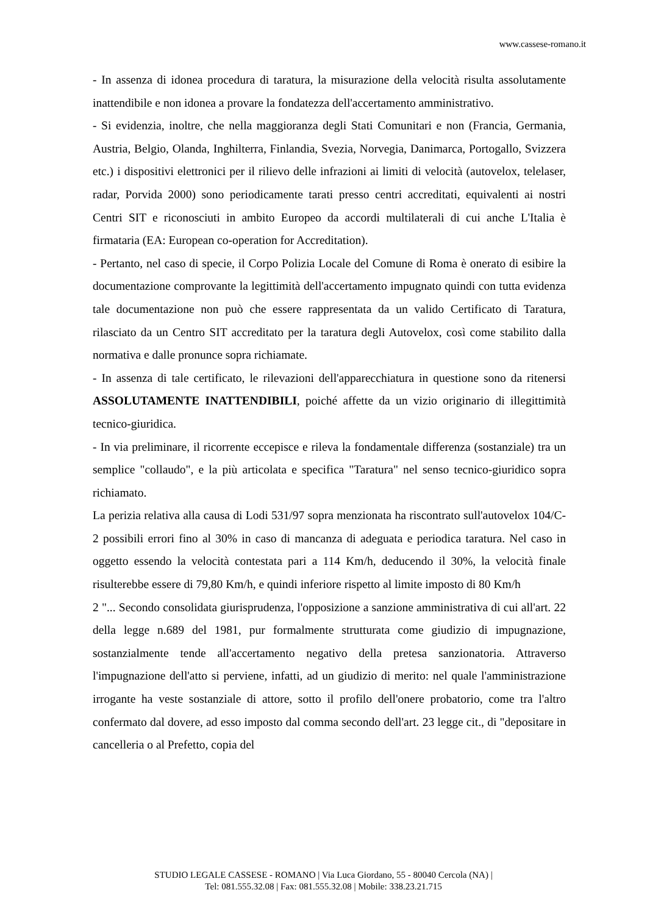www.cassese-romano.it
- In assenza di idonea procedura di taratura, la misurazione della velocità risulta assolutamente inattendibile e non idonea a provare la fondatezza dell'accertamento amministrativo.
- Si evidenzia, inoltre, che nella maggioranza degli Stati Comunitari e non (Francia, Germania, Austria, Belgio, Olanda, Inghilterra, Finlandia, Svezia, Norvegia, Danimarca, Portogallo, Svizzera etc.) i dispositivi elettronici per il rilievo delle infrazioni ai limiti di velocità (autovelox, telelaser, radar, Porvida 2000) sono periodicamente tarati presso centri accreditati, equivalenti ai nostri Centri SIT e riconosciuti in ambito Europeo da accordi multilaterali di cui anche L'Italia è firmataria (EA: European co-operation for Accreditation).
- Pertanto, nel caso di specie, il Corpo Polizia Locale del Comune di Roma è onerato di esibire la documentazione comprovante la legittimità dell'accertamento impugnato quindi con tutta evidenza tale documentazione non può che essere rappresentata da un valido Certificato di Taratura, rilasciato da un Centro SIT accreditato per la taratura degli Autovelox, così come stabilito dalla normativa e dalle pronunce sopra richiamate.
- In assenza di tale certificato, le rilevazioni dell'apparecchiatura in questione sono da ritenersi ASSOLUTAMENTE INATTENDIBILI, poiché affette da un vizio originario di illegittimità tecnico-giuridica.
- In via preliminare, il ricorrente eccepisce e rileva la fondamentale differenza (sostanziale) tra un semplice "collaudo", e la più articolata e specifica "Taratura" nel senso tecnico-giuridico sopra richiamato.
La perizia relativa alla causa di Lodi 531/97 sopra menzionata ha riscontrato sull'autovelox 104/C-2 possibili errori fino al 30% in caso di mancanza di adeguata e periodica taratura. Nel caso in oggetto essendo la velocità contestata pari a 114 Km/h, deducendo il 30%, la velocità finale risulterebbe essere di 79,80 Km/h, e quindi inferiore rispetto al limite imposto di 80 Km/h
2 "... Secondo consolidata giurisprudenza, l'opposizione a sanzione amministrativa di cui all'art. 22 della legge n.689 del 1981, pur formalmente strutturata come giudizio di impugnazione, sostanzialmente tende all'accertamento negativo della pretesa sanzionatoria. Attraverso l'impugnazione dell'atto si perviene, infatti, ad un giudizio di merito: nel quale l'amministrazione irrogante ha veste sostanziale di attore, sotto il profilo dell'onere probatorio, come tra l'altro confermato dal dovere, ad esso imposto dal comma secondo dell'art. 23 legge cit., di "depositare in cancelleria o al Prefetto, copia del
STUDIO LEGALE CASSESE - ROMANO | Via Luca Giordano, 55 - 80040 Cercola (NA) |
Tel: 081.555.32.08 | Fax: 081.555.32.08 | Mobile: 338.23.21.715